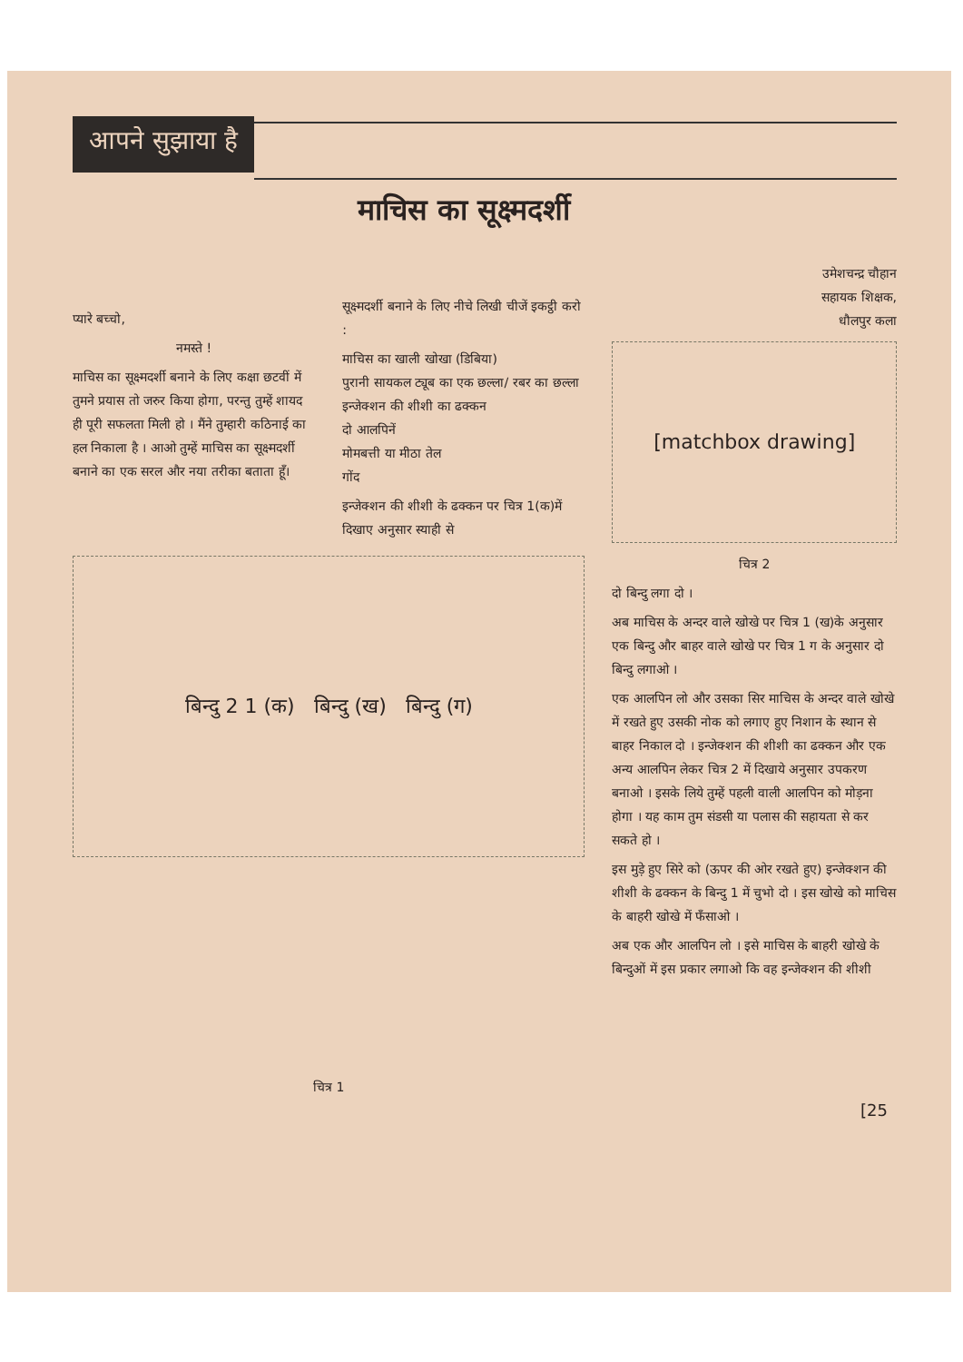आपने सुझाया है
प्यारे बच्चो,
नमस्ते !
माचिस का सूक्ष्मदर्शी बनाने के लिए कक्षा छटवीं में तुमने प्रयास तो जरुर किया होगा, परन्तु तुम्हें शायद ही पूरी सफलता मिली हो । मैंने तुम्हारी कठिनाई का हल निकाला है । आओ तुम्हें माचिस का सूक्ष्मदर्शी बनाने का एक सरल और नया तरीका बताता हूँ।
माचिस का सूक्ष्मदर्शी
सूक्ष्मदर्शी बनाने के लिए नीचे लिखी चीजें इकट्ठी करो :
माचिस का खाली खोखा (डिबिया)
पुरानी सायकल ट्यूब का एक छल्ला/ रबर का छल्ला
इन्जेक्शन की शीशी का ढक्कन
दो आलपिनें
मोमबत्ती या मीठा तेल
गोंद
इन्जेक्शन की शीशी के ढक्कन पर चित्र 1(क)में दिखाए अनुसार स्याही से
बिन्दु 2 1 (क) बिन्दु (ख) बिन्दु (ग)
चित्र 1
उमेशचन्द्र चौहान
सहायक शिक्षक,
धौलपुर कला
[matchbox drawing]
चित्र 2
दो बिन्दु लगा दो ।
अब माचिस के अन्दर वाले खोखे पर चित्र 1 (ख)के अनुसार एक बिन्दु और बाहर वाले खोखे पर चित्र 1 ग के अनुसार दो बिन्दु लगाओ ।
एक आलपिन लो और उसका सिर माचिस के अन्दर वाले खोखे में रखते हुए उसकी नोक को लगाए हुए निशान के स्थान से बाहर निकाल दो । इन्जेक्शन की शीशी का ढक्कन और एक अन्य आलपिन लेकर चित्र 2 में दिखाये अनुसार उपकरण बनाओ । इसके लिये तुम्हें पहली वाली आलपिन को मोड़ना होगा । यह काम तुम संडसी या पलास की सहायता से कर सकते हो ।
इस मुड़े हुए सिरे को (ऊपर की ओर रखते हुए) इन्जेक्शन की शीशी के ढक्कन के बिन्दु 1 में चुभो दो । इस खोखे को माचिस के बाहरी खोखे में फँसाओ ।
अब एक और आलपिन लो । इसे माचिस के बाहरी खोखे के बिन्दुओं में इस प्रकार लगाओ कि वह इन्जेक्शन की शीशी
[25